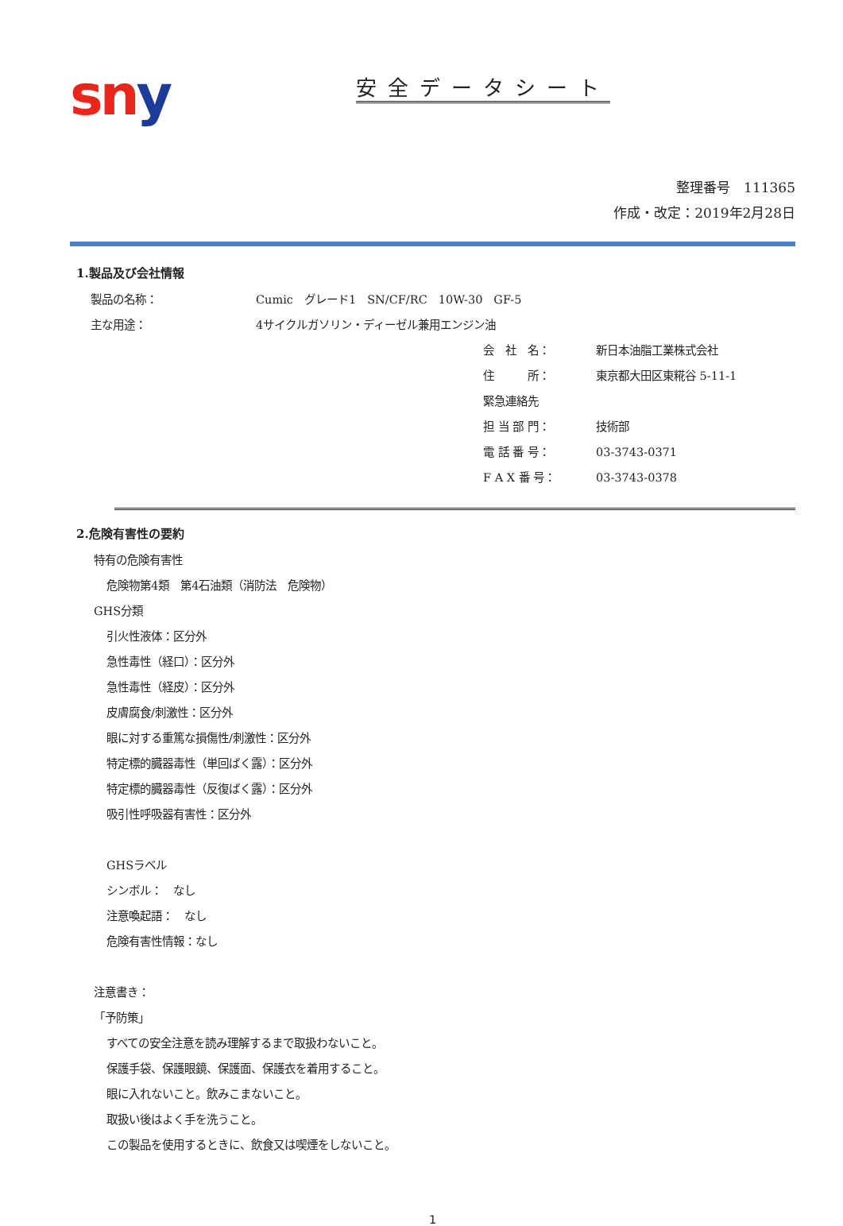sn y
安全データシート
整理番号　111365
作成・改定：2019年2月28日
1.製品及び会社情報
製品の名称： Cumic　グレード1　SN/CF/RC　10W-30　GF-5
主な用途： 4サイクルガソリン・ディーゼル兼用エンジン油
会　社　名： 新日本油脂工業株式会社
住　　　所： 東京都大田区東糀谷 5-11-1
緊急連絡先
担 当 部 門： 技術部
電 話 番 号： 03-3743-0371
F A X 番 号： 03-3743-0378
2.危険有害性の要約
特有の危険有害性
危険物第4類　第4石油類（消防法　危険物）
GHS分類
引火性液体：区分外
急性毒性（経口）：区分外
急性毒性（経皮）：区分外
皮膚腐食/刺激性：区分外
眼に対する重篤な損傷性/刺激性：区分外
特定標的臓器毒性（単回ばく露）：区分外
特定標的臓器毒性（反復ばく露）：区分外
吸引性呼吸器有害性：区分外
GHSラベル
シンボル：　なし
注意喚起語：　なし
危険有害性情報：なし
注意書き：
「予防策」
すべての安全注意を読み理解するまで取扱わないこと。
保護手袋、保護眼鏡、保護面、保護衣を着用すること。
眼に入れないこと。飲みこまないこと。
取扱い後はよく手を洗うこと。
この製品を使用するときに、飲食又は喫煙をしないこと。
1